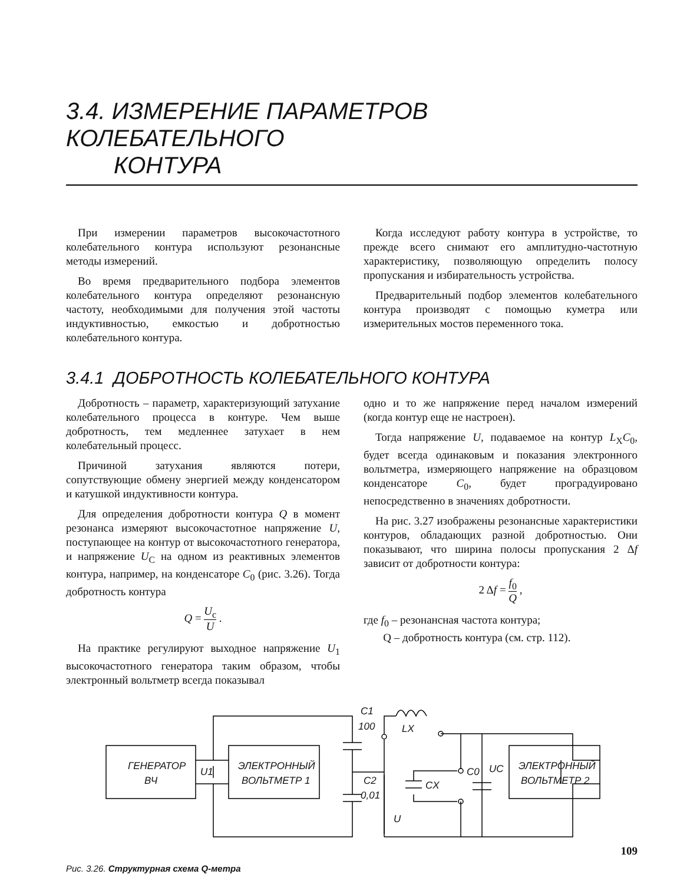3.4. ИЗМЕРЕНИЕ ПАРАМЕТРОВ КОЛЕБАТЕЛЬНОГО
КОНТУРА
При измерении параметров высокочастотного колебательного контура используют резонансные методы измерений.
Во время предварительного подбора элементов колебательного контура определяют резонансную частоту, необходимыми для получения этой частоты индуктивностью, емкостью и добротностью колебательного контура.
Когда исследуют работу контура в устройстве, то прежде всего снимают его амплитудно-частотную характеристику, позволяющую определить полосу пропускания и избирательность устройства.
Предварительный подбор элементов колебательного контура производят с помощью куметра или измерительных мостов переменного тока.
3.4.1 ДОБРОТНОСТЬ КОЛЕБАТЕЛЬНОГО КОНТУРА
Добротность – параметр, характеризующий затухание колебательного процесса в контуре. Чем выше добротность, тем медленнее затухает в нем колебательный процесс.
Причиной затухания являются потери, сопутствующие обмену энергией между конденсатором и катушкой индуктивности контура.
Для определения добротности контура Q в момент резонанса измеряют высокочастотное напряжение U, поступающее на контур от высокочастотного генератора, и напряжение U<sub>C</sub> на одном из реактивных элементов контура, например, на конденсаторе C<sub>0</sub> (рис. 3.26). Тогда добротность контура
Q = U<sub>c</sub> U .
На практике регулируют выходное напряжение U<sub>1</sub> высокочастотного генератора таким образом, чтобы электронный вольтметр всегда показывал
одно и то же напряжение перед началом измерений (когда контур еще не настроен).
Тогда напряжение U, подаваемое на контур L<sub>X</sub>C<sub>0</sub>, будет всегда одинаковым и показания электронного вольтметра, измеряющего напряжение на образцовом конденсаторе C<sub>0</sub>, будет проградуировано непосредственно в значениях добротности.
На рис. 3.27 изображены резонансные характеристики контуров, обладающих разной добротностью. Они показывают, что ширина полосы пропускания 2 Δf зависит от добротности контура:
2 Δf = f<sub>0</sub> Q ,
где f<sub>0</sub> – резонансная частота контура;
Q – добротность контура (см. стр. 112).
ГЕНЕРАТОР
ВЧ
ЭЛЕКТРОННЫЙ
ВОЛЬТМЕТР 1
ЭЛЕКТРОННЫЙ
ВОЛЬТМЕТР 2
U1
C1
100
LX
C2
0,01
U
CX
C0
UC
Рис. 3.26. Структурная схема Q-метра
109